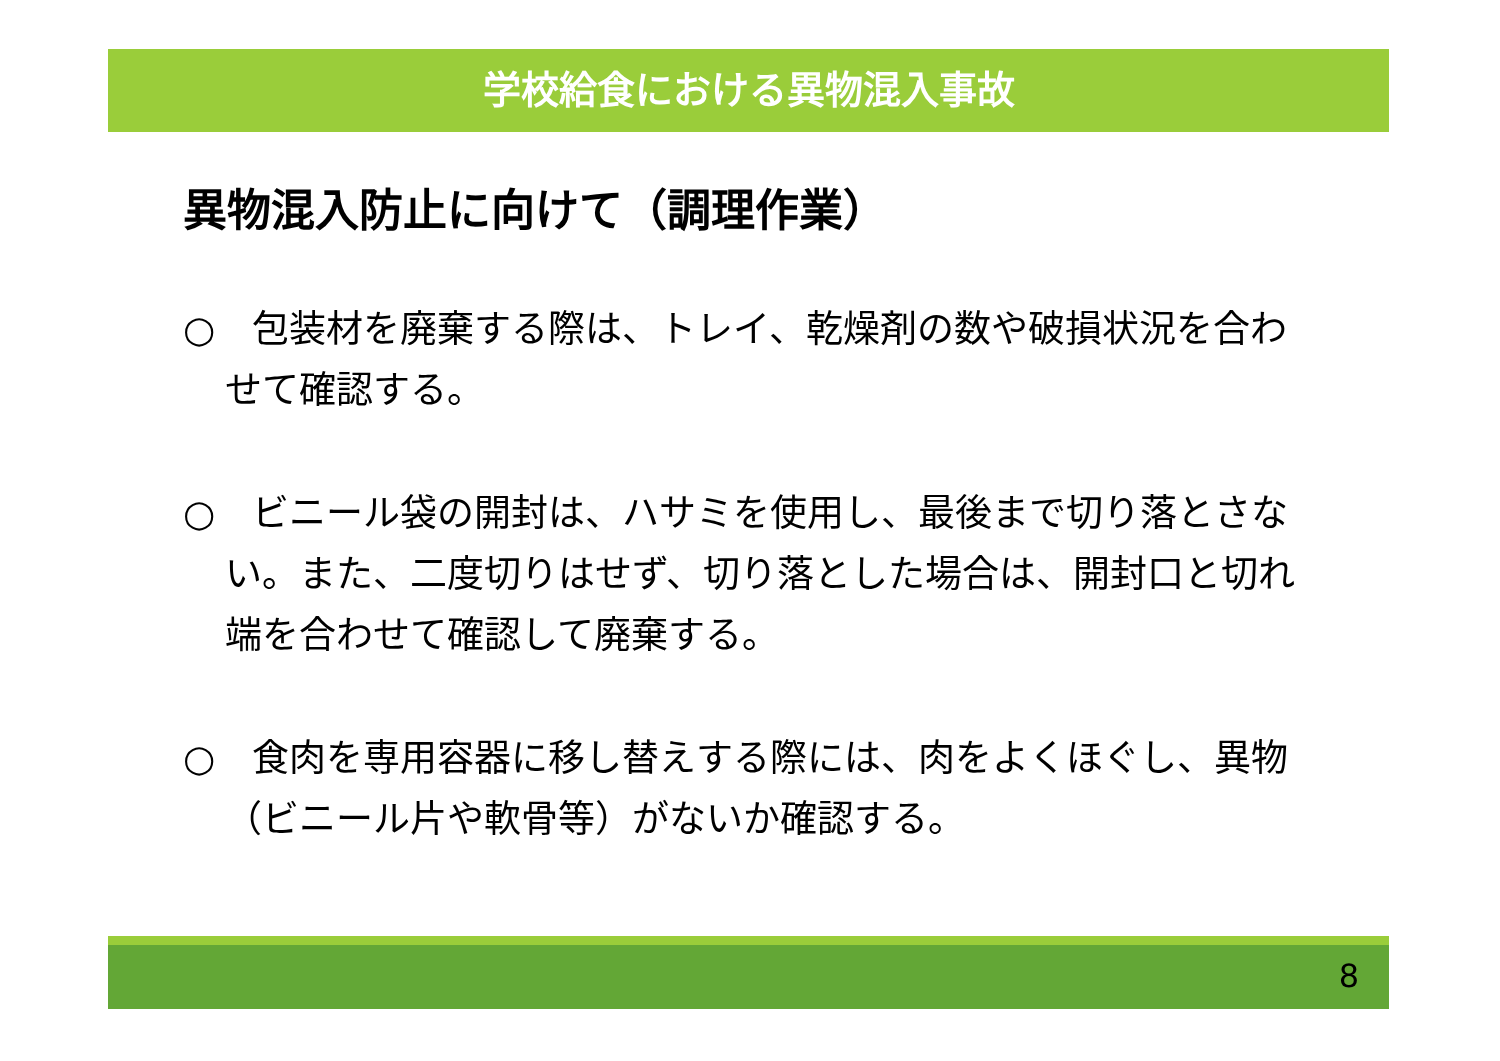学校給食における異物混入事故
異物混入防止に向けて（調理作業）
○　包装材を廃棄する際は、トレイ、乾燥剤の数や破損状況を合わせて確認する。
○　ビニール袋の開封は、ハサミを使用し、最後まで切り落とさない。また、二度切りはせず、切り落とした場合は、開封口と切れ端を合わせて確認して廃棄する。
○　食肉を専用容器に移し替えする際には、肉をよくほぐし、異物（ビニール片や軟骨等）がないか確認する。
8